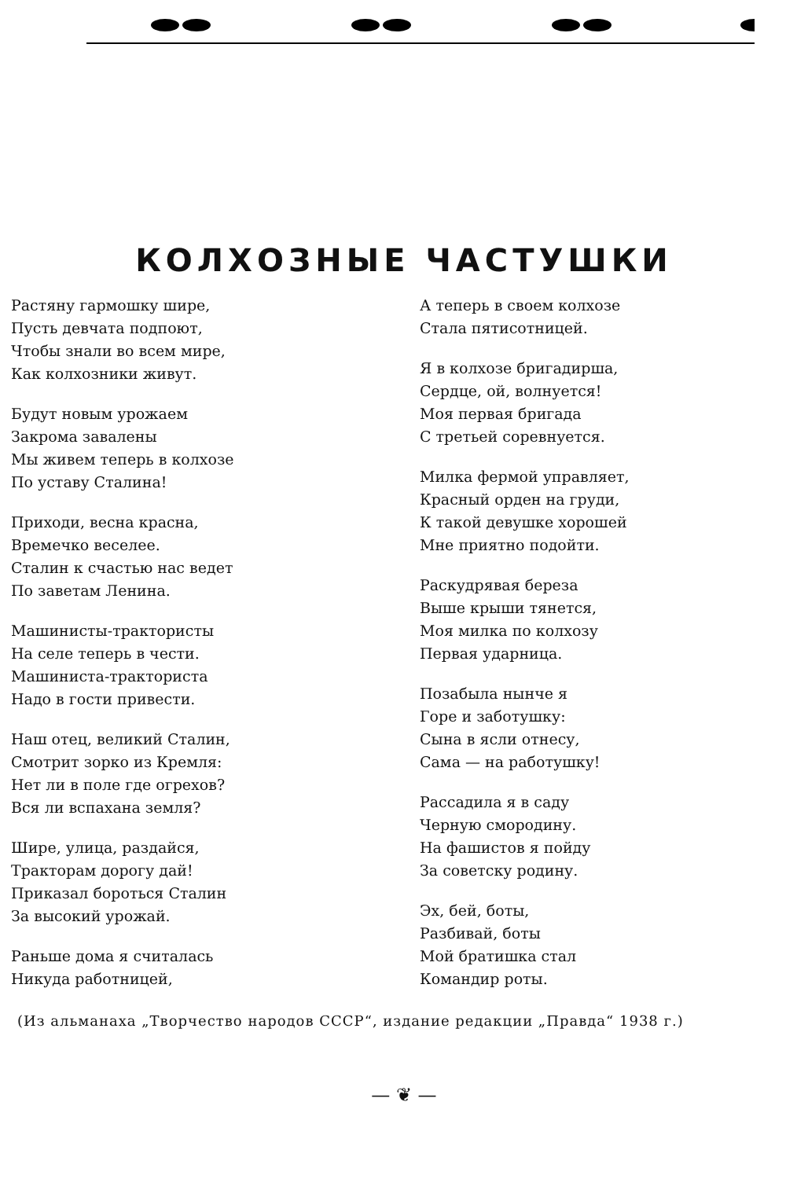КОЛХОЗНЫЕ ЧАСТУШКИ
Растяну гармошку шире,
Пусть девчата подпоют,
Чтобы знали во всем мире,
Как колхозники живут.
Будут новым урожаем
Закрома завалены
Мы живем теперь в колхозе
По уставу Сталина!
Приходи, весна красна,
Времечко веселее.
Сталин к счастью нас ведет
По заветам Ленина.
Машинисты-трактористы
На селе теперь в чести.
Машиниста-тракториста
Надо в гости привести.
Наш отец, великий Сталин,
Смотрит зорко из Кремля:
Нет ли в поле где огрехов?
Вся ли вспахана земля?
Шире, улица, раздайся,
Тракторам дорогу дай!
Приказал бороться Сталин
За высокий урожай.
Раньше дома я считалась
Никуда работницей,
А теперь в своем колхозе
Стала пятисотницей.
Я в колхозе бригадирша,
Сердце, ой, волнуется!
Моя первая бригада
С третьей соревнуется.
Милка фермой управляет,
Красный орден на груди,
К такой девушке хорошей
Мне приятно подойти.
Раскудрявая береза
Выше крыши тянется,
Моя милка по колхозу
Первая ударница.
Позабыла нынче я
Горе и заботушку:
Сына в ясли отнесу,
Сама — на работушку!
Рассадила я в саду
Черную смородину.
На фашистов я пойду
За советску родину.
Эх, бей, боты,
Разбивай, боты
Мой братишка стал
Командир роты.
(Из альманаха „Творчество народов СССР“, издание редакции „Правда“ 1938 г.)
— ❦ —